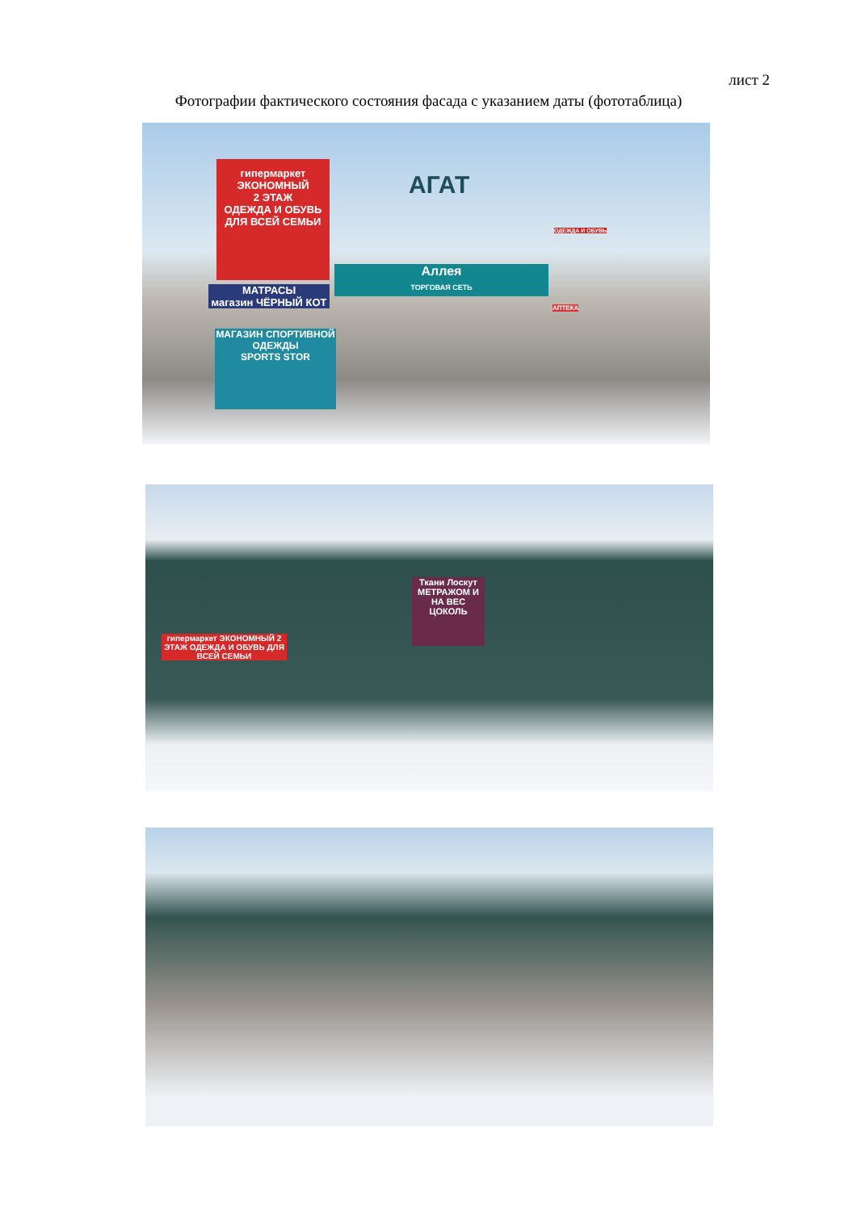лист 2
Фотографии фактического состояния фасада с указанием даты (фототаблица)
АГАТ
гипермаркет
ЭКОНОМНЫЙ
2 ЭТАЖ
ОДЕЖДА И ОБУВЬ
ДЛЯ ВСЕЙ СЕМЬИ
МАТРАСЫ
магазин ЧЁРНЫЙ КОТ
МАГАЗИН СПОРТИВНОЙ ОДЕЖДЫ
SPORTS STOR
Аллея
ТОРГОВАЯ СЕТЬ
ОДЕЖДА И ОБУВЬ
АПТЕКА
Ткани Лоскут
МЕТРАЖОМ И НА ВЕС
ЦОКОЛЬ
гипермаркет ЭКОНОМНЫЙ 2 ЭТАЖ ОДЕЖДА И ОБУВЬ ДЛЯ ВСЕЙ СЕМЬИ